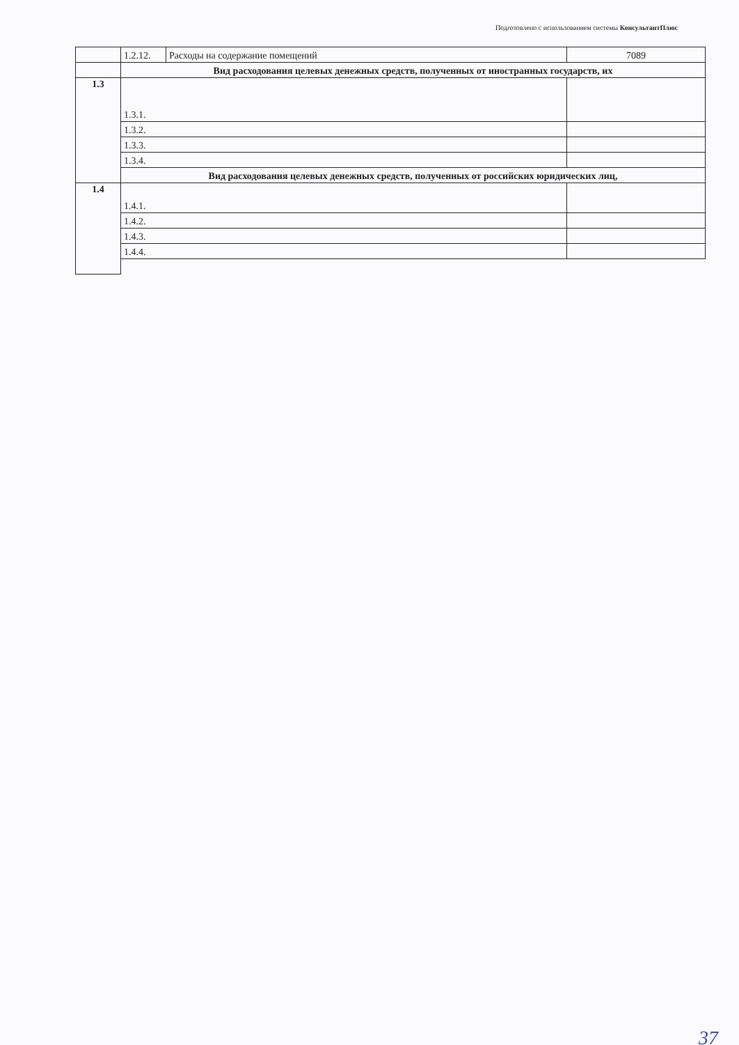Подготовлено с использованием системы КонсультантПлюс
| | 1.2.12. | Расходы на содержание помещений | 7089 |
| | Вид расходования целевых денежных средств, полученных от иностранных государств, их | | |
| 1.3 | 1.3.1. | | |
| | 1.3.2. | | |
| | 1.3.3. | | |
| | 1.3.4. | | |
| | Вид расходования целевых денежных средств, полученных от российских юридических лиц, | | |
| 1.4 | 1.4.1. | | |
| | 1.4.2. | | |
| | 1.4.3. | | |
| | 1.4.4. | | |
37